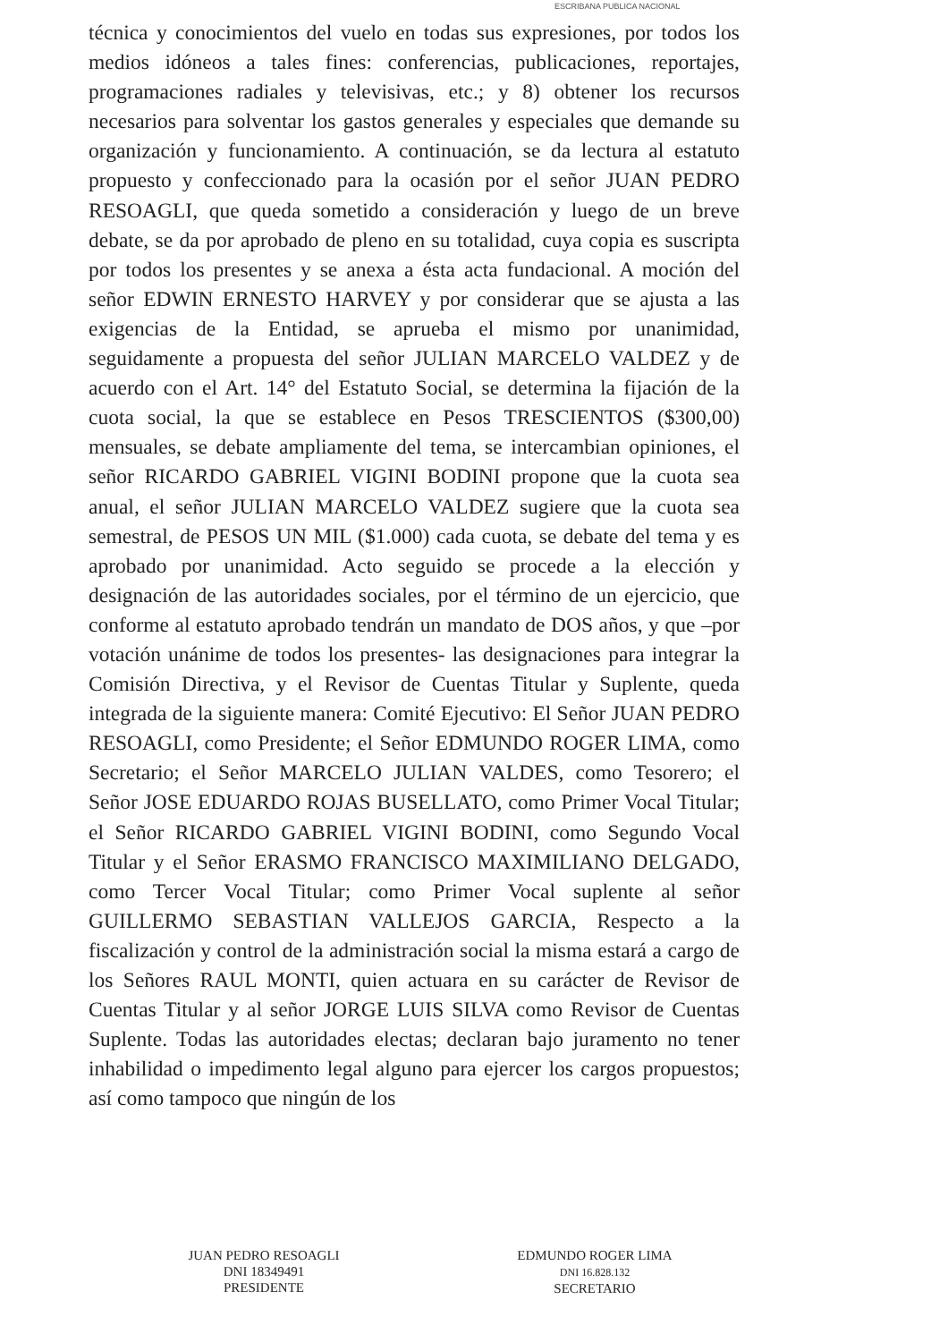ESCRIBANA PUBLICA NACIONAL
técnica y conocimientos del vuelo en todas sus expresiones, por todos los medios idóneos a tales fines: conferencias, publicaciones, reportajes, programaciones radiales y televisivas, etc.; y 8) obtener los recursos necesarios para solventar los gastos generales y especiales que demande su organización y funcionamiento. A continuación, se da lectura al estatuto propuesto y confeccionado para la ocasión por el señor JUAN PEDRO RESOAGLI, que queda sometido a consideración y luego de un breve debate, se da por aprobado de pleno en su totalidad, cuya copia es suscripta por todos los presentes y se anexa a ésta acta fundacional. A moción del señor EDWIN ERNESTO HARVEY y por considerar que se ajusta a las exigencias de la Entidad, se aprueba el mismo por unanimidad, seguidamente a propuesta del señor JULIAN MARCELO VALDEZ y de acuerdo con el Art. 14° del Estatuto Social, se determina la fijación de la cuota social, la que se establece en Pesos TRESCIENTOS ($300,00) mensuales, se debate ampliamente del tema, se intercambian opiniones, el señor RICARDO GABRIEL VIGINI BODINI propone que la cuota sea anual, el señor JULIAN MARCELO VALDEZ sugiere que la cuota sea semestral, de PESOS UN MIL ($1.000) cada cuota, se debate del tema y es aprobado por unanimidad. Acto seguido se procede a la elección y designación de las autoridades sociales, por el término de un ejercicio, que conforme al estatuto aprobado tendrán un mandato de DOS años, y que –por votación unánime de todos los presentes- las designaciones para integrar la Comisión Directiva, y el Revisor de Cuentas Titular y Suplente, queda integrada de la siguiente manera: Comité Ejecutivo: El Señor JUAN PEDRO RESOAGLI, como Presidente; el Señor EDMUNDO ROGER LIMA, como Secretario; el Señor MARCELO JULIAN VALDES, como Tesorero; el Señor JOSE EDUARDO ROJAS BUSELLATO, como Primer Vocal Titular; el Señor RICARDO GABRIEL VIGINI BODINI, como Segundo Vocal Titular y el Señor ERASMO FRANCISCO MAXIMILIANO DELGADO, como Tercer Vocal Titular; como Primer Vocal suplente al señor GUILLERMO SEBASTIAN VALLEJOS GARCIA, Respecto a la fiscalización y control de la administración social la misma estará a cargo de los Señores RAUL MONTI, quien actuara en su carácter de Revisor de Cuentas Titular y al señor JORGE LUIS SILVA como Revisor de Cuentas Suplente. Todas las autoridades electas; declaran bajo juramento no tener inhabilidad o impedimento legal alguno para ejercer los cargos propuestos; así como tampoco que ningún de los
JUAN PEDRO RESOAGLI
DNI 18349491
PRESIDENTE
EDMUNDO ROGER LIMA
DNI 16.828.132
SECRETARIO